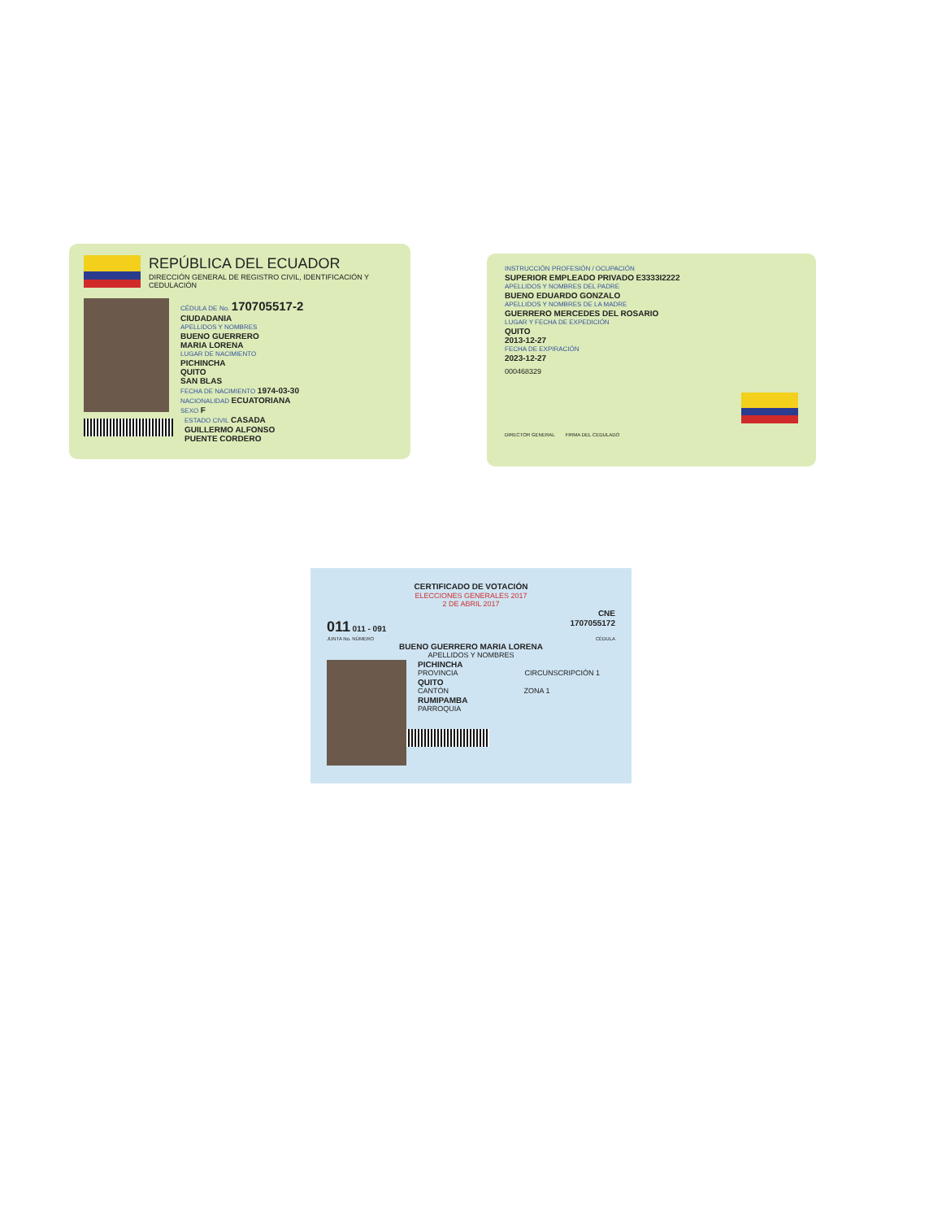REPÚBLICA DEL ECUADOR
DIRECCIÓN GENERAL DE REGISTRO CIVIL, IDENTIFICACIÓN Y CEDULACIÓN
CÉDULA DE No. 170705517-2
CIUDADANIA
APELLIDOS Y NOMBRES
BUENO GUERRERO
MARIA LORENA
LUGAR DE NACIMIENTO
PICHINCHA
QUITO
SAN BLAS
FECHA DE NACIMIENTO 1974-03-30
NACIONALIDAD ECUATORIANA
SEXO F
ESTADO CIVIL CASADA
GUILLERMO ALFONSO
PUENTE CORDERO
INSTRUCCIÓN PROFESIÓN / OCUPACIÓN
SUPERIOR EMPLEADO PRIVADO E3333I2222
APELLIDOS Y NOMBRES DEL PADRE
BUENO EDUARDO GONZALO
APELLIDOS Y NOMBRES DE LA MADRE
GUERRERO MERCEDES DEL ROSARIO
LUGAR Y FECHA DE EXPEDICIÓN
QUITO
2013-12-27
FECHA DE EXPIRACIÓN
2023-12-27
000468329
DIRECTOR GENERAL FIRMA DEL CEDULADO
CERTIFICADO DE VOTACIÓN
ELECCIONES GENERALES 2017
2 DE ABRIL 2017
CNE
011 011 - 091 1707055172
JUNTA No. NÚMERO CÉDULA
BUENO GUERRERO MARIA LORENA
APELLIDOS Y NOMBRES
PICHINCHA
PROVINCIA CIRCUNSCRIPCIÓN 1
QUITO
CANTÓN ZONA 1
RUMIPAMBA
PARROQUIA